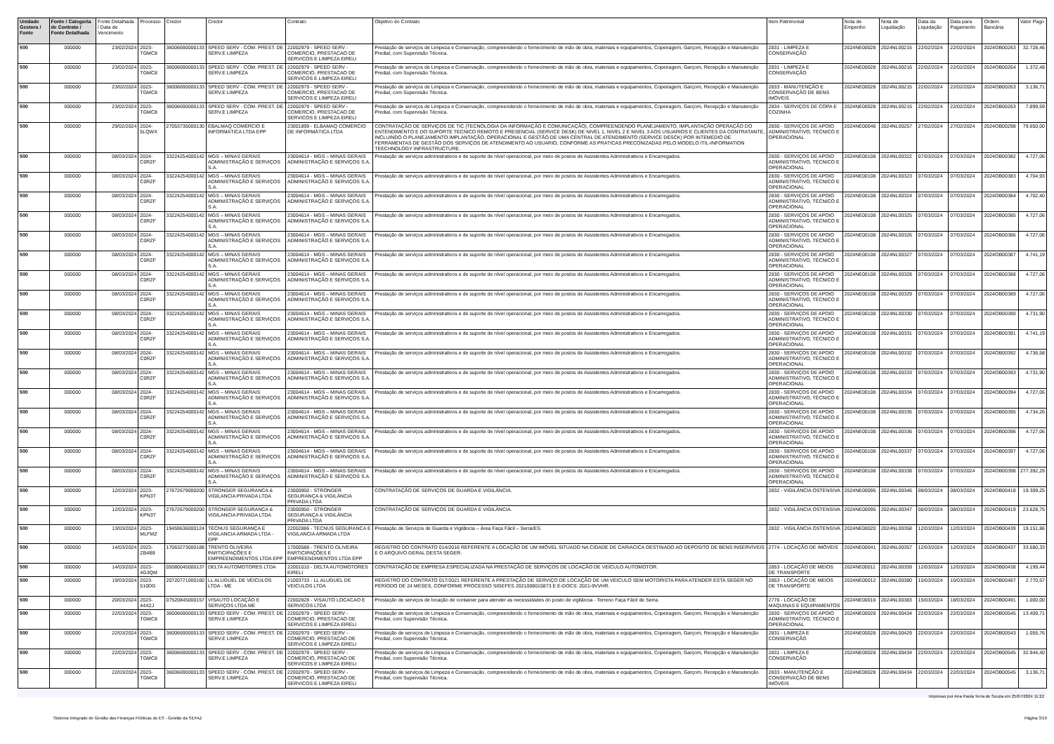| Unidade Gestora / Fonte | Fonte / Categoria de Contrato / Fonte Detalhada | Fonte Detalhada / Data de Vencimento | Processo | Credor | Credor | Contrato | Objetivo do Contrato | Item Patrimonial | Nota de Empenho | Nota de Liquidação | Data da Liquidação | Data para Pagamento | Ordem Bancária | Valor Pago |
| --- | --- | --- | --- | --- | --- | --- | --- | --- | --- | --- | --- | --- | --- | --- |
| 500 | 000000 | 23/02/2024 | 2023-TGMC8 | 36006690000133 | SPEED SERV - COM. PREST. DE SERV.E LIMPEZA | 22002979 - SPEED SERV - COMERCIO, PRESTACAO DE SERVICOS E LIMPEZA EIRELI | Prestação de serviços de Limpeza e Conservação, compreendendo o fornecimento de mão de obra, materiais e equipamentos, Copeiragem, Garçom, Recepção e Manutenção Predial, com Supervisão Técnica. | 2831 - LIMPEZA E CONSERVAÇÃO | 2024NE00028 | 2024NL00215 | 22/02/2024 | 22/02/2024 | 2024OB00263 | 32.728,46 |
| 500 | 000000 | 23/02/2024 | 2023-TGMC8 | 36006690000133 | SPEED SERV - COM. PREST. DE SERV.E LIMPEZA | 22002979 - SPEED SERV - COMERCIO, PRESTACAO DE SERVICOS E LIMPEZA EIRELI | Prestação de serviços de Limpeza e Conservação, compreendendo o fornecimento de mão de obra, materiais e equipamentos, Copeiragem, Garçom, Recepção e Manutenção Predial, com Supervisão Técnica. | 2831 - LIMPEZA E CONSERVAÇÃO | 2024NE00028 | 2024NL00216 | 22/02/2024 | 22/02/2024 | 2024OB00264 | 1.372,48 |
| 500 | 000000 | 23/02/2024 | 2023-TGMC8 | 36006690000133 | SPEED SERV - COM. PREST. DE SERV.E LIMPEZA | 22002979 - SPEED SERV - COMERCIO, PRESTACAO DE SERVICOS E LIMPEZA EIRELI | Prestação de serviços de Limpeza e Conservação, compreendendo o fornecimento de mão de obra, materiais e equipamentos, Copeiragem, Garçom, Recepção e Manutenção Predial, com Supervisão Técnica. | 2833 - MANUTENÇÃO E CONSERVAÇÃO DE BENS IMÓVEIS | 2024NE00028 | 2024NL00215 | 22/02/2024 | 22/02/2024 | 2024OB00263 | 3.136,71 |
| 500 | 000000 | 23/02/2024 | 2023-TGMC8 | 36006690000133 | SPEED SERV - COM. PREST. DE SERV.E LIMPEZA | 22002979 - SPEED SERV - COMERCIO, PRESTACAO DE SERVICOS E LIMPEZA EIRELI | Prestação de serviços de Limpeza e Conservação, compreendendo o fornecimento de mão de obra, materiais e equipamentos, Copeiragem, Garçom, Recepção e Manutenção Predial, com Supervisão Técnica. | 2834 - SERVIÇOS DE COPA E COZINHA | 2024NE00028 | 2024NL00215 | 22/02/2024 | 22/02/2024 | 2024OB00263 | 7.899,59 |
| 500 | 000000 | 29/02/2024 | 2024-5LQWX | 27053735000130 | EBALMAQ COMÉRCIO E INFORMÁTICA LTDA EPP | 23001899 - ELBAMAQ COMÉRCIO DE INFORMÁTICA LTDA | CONTRATAÇÃO DE SERVIÇOS DE TIC (TECNOLOGIA DA INFORMAÇÃO E COMUNICAÇÃO), COMPREENDENDO PLANEJAMENTO, IMPLANTAÇÃO OPERAÇÃO DO ENTENDIMENTO E DO SUPORTE TECNICO REMOTO E PRESENCIAL (SERVICE DESK) DE NIVEL 1, NIVEL 2 E NIVEL 3 AOS USUARIOS E CLIENTES DA CONTRATANTE, INCLUINDO O PLANEJAMENTO IMPLANTAÇÃO, OPERACIONAL E GESTÃO DE UMA CENTRAL DE ATENDIMENTO (SERVICE DESCK) POR INTEMEDIO DE FERRAMENTAS DE GESTÃO DOS SERVIÇOS DE ATENDIMENTO AO USUARIO, CONFORME AS PRATICAS PRECONIZADAS PELO MODELO ITIL-INFORMATION TEECHNOLOGY INFRASTRUCTURE. | 2830 - SERVIÇOS DE APOIO ADMINISTRATIVO, TÉCNICO E OPERACIONAL | 2024NE00046 | 2024NL00257 | 27/02/2024 | 27/02/2024 | 2024OB00298 | 79.650,00 |
| 500 | 000000 | 08/03/2024 | 2024-C0RZF | 33224254000142 | MGS – MINAS GERAIS ADMINISTRAÇÃO E SERVIÇOS S.A. | 23004614 - MGS – MINAS GERAIS ADMINISTRAÇÃO E SERVIÇOS S.A. | Prestação de serviços administrativos e de suporte de nível operacional, por meio de postos de Assistentes Administrativos e Encarregados. | 2830 - SERVIÇOS DE APOIO ADMINISTRATIVO, TÉCNICO E OPERACIONAL | 2024NE00108 | 2024NL00322 | 07/03/2024 | 07/03/2024 | 2024OB00382 | 4.727,06 |
| 500 | 000000 | 08/03/2024 | 2024-C0RZF | 33224254000142 | MGS – MINAS GERAIS ADMINISTRAÇÃO E SERVIÇOS S.A. | 23004614 - MGS – MINAS GERAIS ADMINISTRAÇÃO E SERVIÇOS S.A. | Prestação de serviços administrativos e de suporte de nível operacional, por meio de postos de Assistentes Administrativos e Encarregados. | 2830 - SERVIÇOS DE APOIO ADMINISTRATIVO, TÉCNICO E OPERACIONAL | 2024NE00108 | 2024NL00323 | 07/03/2024 | 07/03/2024 | 2024OB00383 | 4.704,93 |
| 500 | 000000 | 08/03/2024 | 2024-C0RZF | 33224254000142 | MGS – MINAS GERAIS ADMINISTRAÇÃO E SERVIÇOS S.A. | 23004614 - MGS – MINAS GERAIS ADMINISTRAÇÃO E SERVIÇOS S.A. | Prestação de serviços administrativos e de suporte de nível operacional, por meio de postos de Assistentes Administrativos e Encarregados. | 2830 - SERVIÇOS DE APOIO ADMINISTRATIVO, TÉCNICO E OPERACIONAL | 2024NE00108 | 2024NL00324 | 07/03/2024 | 07/03/2024 | 2024OB00384 | 4.702,40 |
| 500 | 000000 | 08/03/2024 | 2024-C0RZF | 33224254000142 | MGS – MINAS GERAIS ADMINISTRAÇÃO E SERVIÇOS S.A. | 23004614 - MGS – MINAS GERAIS ADMINISTRAÇÃO E SERVIÇOS S.A. | Prestação de serviços administrativos e de suporte de nível operacional, por meio de postos de Assistentes Administrativos e Encarregados. | 2830 - SERVIÇOS DE APOIO ADMINISTRATIVO, TÉCNICO E OPERACIONAL | 2024NE00108 | 2024NL00325 | 07/03/2024 | 07/03/2024 | 2024OB00385 | 4.727,06 |
| 500 | 000000 | 08/03/2024 | 2024-C0RZF | 33224254000142 | MGS – MINAS GERAIS ADMINISTRAÇÃO E SERVIÇOS S.A. | 23004614 - MGS – MINAS GERAIS ADMINISTRAÇÃO E SERVIÇOS S.A. | Prestação de serviços administrativos e de suporte de nível operacional, por meio de postos de Assistentes Administrativos e Encarregados. | 2830 - SERVIÇOS DE APOIO ADMINISTRATIVO, TÉCNICO E OPERACIONAL | 2024NE00108 | 2024NL00326 | 07/03/2024 | 07/03/2024 | 2024OB00386 | 4.727,06 |
| 500 | 000000 | 08/03/2024 | 2024-C0RZF | 33224254000142 | MGS – MINAS GERAIS ADMINISTRAÇÃO E SERVIÇOS S.A. | 23004614 - MGS – MINAS GERAIS ADMINISTRAÇÃO E SERVIÇOS S.A. | Prestação de serviços administrativos e de suporte de nível operacional, por meio de postos de Assistentes Administrativos e Encarregados. | 2830 - SERVIÇOS DE APOIO ADMINISTRATIVO, TÉCNICO E OPERACIONAL | 2024NE00108 | 2024NL00327 | 07/03/2024 | 07/03/2024 | 2024OB00387 | 4.741,19 |
| 500 | 000000 | 08/03/2024 | 2024-C0RZF | 33224254000142 | MGS – MINAS GERAIS ADMINISTRAÇÃO E SERVIÇOS S.A. | 23004614 - MGS – MINAS GERAIS ADMINISTRAÇÃO E SERVIÇOS S.A. | Prestação de serviços administrativos e de suporte de nível operacional, por meio de postos de Assistentes Administrativos e Encarregados. | 2830 - SERVIÇOS DE APOIO ADMINISTRATIVO, TÉCNICO E OPERACIONAL | 2024NE00108 | 2024NL00328 | 07/03/2024 | 07/03/2024 | 2024OB00388 | 4.727,06 |
| 500 | 000000 | 08/03/2024 | 2024-C0RZF | 33224254000142 | MGS – MINAS GERAIS ADMINISTRAÇÃO E SERVIÇOS S.A. | 23004614 - MGS – MINAS GERAIS ADMINISTRAÇÃO E SERVIÇOS S.A. | Prestação de serviços administrativos e de suporte de nível operacional, por meio de postos de Assistentes Administrativos e Encarregados. | 2830 - SERVIÇOS DE APOIO ADMINISTRATIVO, TÉCNICO E OPERACIONAL | 2024NE00108 | 2024NL00329 | 07/03/2024 | 07/03/2024 | 2024OB00389 | 4.727,06 |
| 500 | 000000 | 08/03/2024 | 2024-C0RZF | 33224254000142 | MGS – MINAS GERAIS ADMINISTRAÇÃO E SERVIÇOS S.A. | 23004614 - MGS – MINAS GERAIS ADMINISTRAÇÃO E SERVIÇOS S.A. | Prestação de serviços administrativos e de suporte de nível operacional, por meio de postos de Assistentes Administrativos e Encarregados. | 2830 - SERVIÇOS DE APOIO ADMINISTRATIVO, TÉCNICO E OPERACIONAL | 2024NE00108 | 2024NL00330 | 07/03/2024 | 07/03/2024 | 2024OB00390 | 4.731,90 |
| 500 | 000000 | 08/03/2024 | 2024-C0RZF | 33224254000142 | MGS – MINAS GERAIS ADMINISTRAÇÃO E SERVIÇOS S.A. | 23004614 - MGS – MINAS GERAIS ADMINISTRAÇÃO E SERVIÇOS S.A. | Prestação de serviços administrativos e de suporte de nível operacional, por meio de postos de Assistentes Administrativos e Encarregados. | 2830 - SERVIÇOS DE APOIO ADMINISTRATIVO, TÉCNICO E OPERACIONAL | 2024NE00108 | 2024NL00331 | 07/03/2024 | 07/03/2024 | 2024OB00391 | 4.741,19 |
| 500 | 000000 | 08/03/2024 | 2024-C0RZF | 33224254000142 | MGS – MINAS GERAIS ADMINISTRAÇÃO E SERVIÇOS S.A. | 23004614 - MGS – MINAS GERAIS ADMINISTRAÇÃO E SERVIÇOS S.A. | Prestação de serviços administrativos e de suporte de nível operacional, por meio de postos de Assistentes Administrativos e Encarregados. | 2830 - SERVIÇOS DE APOIO ADMINISTRATIVO, TÉCNICO E OPERACIONAL | 2024NE00108 | 2024NL00332 | 07/03/2024 | 07/03/2024 | 2024OB00392 | 4.736,58 |
| 500 | 000000 | 08/03/2024 | 2024-C0RZF | 33224254000142 | MGS – MINAS GERAIS ADMINISTRAÇÃO E SERVIÇOS S.A. | 23004614 - MGS – MINAS GERAIS ADMINISTRAÇÃO E SERVIÇOS S.A. | Prestação de serviços administrativos e de suporte de nível operacional, por meio de postos de Assistentes Administrativos e Encarregados. | 2830 - SERVIÇOS DE APOIO ADMINISTRATIVO, TÉCNICO E OPERACIONAL | 2024NE00108 | 2024NL00333 | 07/03/2024 | 07/03/2024 | 2024OB00393 | 4.731,90 |
| 500 | 000000 | 08/03/2024 | 2024-C0RZF | 33224254000142 | MGS – MINAS GERAIS ADMINISTRAÇÃO E SERVIÇOS S.A. | 23004614 - MGS – MINAS GERAIS ADMINISTRAÇÃO E SERVIÇOS S.A. | Prestação de serviços administrativos e de suporte de nível operacional, por meio de postos de Assistentes Administrativos e Encarregados. | 2830 - SERVIÇOS DE APOIO ADMINISTRATIVO, TÉCNICO E OPERACIONAL | 2024NE00108 | 2024NL00334 | 07/03/2024 | 07/03/2024 | 2024OB00394 | 4.727,06 |
| 500 | 000000 | 08/03/2024 | 2024-C0RZF | 33224254000142 | MGS – MINAS GERAIS ADMINISTRAÇÃO E SERVIÇOS S.A. | 23004614 - MGS – MINAS GERAIS ADMINISTRAÇÃO E SERVIÇOS S.A. | Prestação de serviços administrativos e de suporte de nível operacional, por meio de postos de Assistentes Administrativos e Encarregados. | 2830 - SERVIÇOS DE APOIO ADMINISTRATIVO, TÉCNICO E OPERACIONAL | 2024NE00108 | 2024NL00335 | 07/03/2024 | 07/03/2024 | 2024OB00395 | 4.734,26 |
| 500 | 000000 | 08/03/2024 | 2024-C0RZF | 33224254000142 | MGS – MINAS GERAIS ADMINISTRAÇÃO E SERVIÇOS S.A. | 23004614 - MGS – MINAS GERAIS ADMINISTRAÇÃO E SERVIÇOS S.A. | Prestação de serviços administrativos e de suporte de nível operacional, por meio de postos de Assistentes Administrativos e Encarregados. | 2830 - SERVIÇOS DE APOIO ADMINISTRATIVO, TÉCNICO E OPERACIONAL | 2024NE00108 | 2024NL00336 | 07/03/2024 | 07/03/2024 | 2024OB00396 | 4.727,06 |
| 500 | 000000 | 08/03/2024 | 2024-C0RZF | 33224254000142 | MGS – MINAS GERAIS ADMINISTRAÇÃO E SERVIÇOS S.A. | 23004614 - MGS – MINAS GERAIS ADMINISTRAÇÃO E SERVIÇOS S.A. | Prestação de serviços administrativos e de suporte de nível operacional, por meio de postos de Assistentes Administrativos e Encarregados. | 2830 - SERVIÇOS DE APOIO ADMINISTRATIVO, TÉCNICO E OPERACIONAL | 2024NE00108 | 2024NL00337 | 07/03/2024 | 07/03/2024 | 2024OB00397 | 4.727,06 |
| 500 | 000000 | 08/03/2024 | 2024-C0RZF | 33224254000142 | MGS – MINAS GERAIS ADMINISTRAÇÃO E SERVIÇOS S.A. | 23004614 - MGS – MINAS GERAIS ADMINISTRAÇÃO E SERVIÇOS S.A. | Prestação de serviços administrativos e de suporte de nível operacional, por meio de postos de Assistentes Administrativos e Encarregados. | 2830 - SERVIÇOS DE APOIO ADMINISTRATIVO, TÉCNICO E OPERACIONAL | 2024NE00108 | 2024NL00338 | 07/03/2024 | 07/03/2024 | 2024OB00398 | 277.392,29 |
| 500 | 000000 | 12/03/2024 | 2023-KPN3T | 27672679000200 | STRONGER SEGURANCA & VIGILANCIA PRIVADA LTDA | 23000950 - STRONGER SEGURANÇA & VIGILÂNCIA PRIVADA LTDA | CONTRATAÇÃO DE SERVIÇOS DE GUARDA E VIGILÂNCIA. | 2832 - VIGILÂNCIA OSTENSIVA | 2024NE00095 | 2024NL00346 | 08/03/2024 | 08/03/2024 | 2024OB00418 | 19.309,25 |
| 500 | 000000 | 12/03/2024 | 2023-KPN3T | 27672679000200 | STRONGER SEGURANCA & VIGILANCIA PRIVADA LTDA | 23000950 - STRONGER SEGURANÇA & VIGILÂNCIA PRIVADA LTDA | CONTRATAÇÃO DE SERVIÇOS DE GUARDA E VIGILÂNCIA. | 2832 - VIGILÂNCIA OSTENSIVA | 2024NE00095 | 2024NL00347 | 08/03/2024 | 08/03/2024 | 2024OB00419 | 23.628,75 |
| 500 | 000000 | 13/03/2024 | 2023-MLFMZ | 19459636000124 | TECNUS SEGURANÇA E VIGILANCIA ARMADA LTDA - EPP | 22002886 - TECNUS SEGURANCA E VIGILANCIA ARMADA LTDA | Prestação de Serviços de Guarda e Vigilância – Área Faça Fácil – Serra/ES. | 2832 - VIGILÂNCIA OSTENSIVA | 2024NE00020 | 2024NL00358 | 12/03/2024 | 12/03/2024 | 2024OB00439 | 19.151,86 |
| 500 | 000000 | 14/03/2024 | 2023-ZB4B9 | 17063273000188 | TRENTO OLIVEIRA PARTICIPAÇÕES E EMPREENDIMENTOS LTDA EPP | 17000588 - TRENTO OLIVEIRA PARTICIPAÇÕES E EMPREENDIMENTOS LTDA EPP | REGISTRO DO CONTRATO 014/2016 REFERENTE A LOCAÇÃO DE UM IMÓVEL SITUADO NA CIDADE DE CARIACICA DESTINADO AO DEPOSITO DE BENS INSERVÍVEIS E O ARQUIVO GERAL DESTA SEGER. | 2774 - LOCAÇÃO DE IMÓVEIS | 2024NE00041 | 2024NL00357 | 12/03/2024 | 12/03/2024 | 2024OB00437 | 33.580,33 |
| 500 | 000000 | 14/03/2024 | 2023-4G3QM | 05080045000137 | DELTA AUTOMOTORES LTDA | 22001010 - DELTA AUTOMOTORES EIRELI | CONTRATAÇÃO DE EMPRESA ESPECIALIZADA NA PRESTAÇÃO DE SERVIÇOS DE LOCAÇÃO DE VEÍCULO AUTOMOTOR. | 2853 - LOCAÇÃO DE MEIOS DE TRANSPORTE | 2024NE00011 | 2024NL00359 | 12/03/2024 | 12/03/2024 | 2024OB00438 | 4.199,44 |
| 500 | 000000 | 19/03/2024 | 2023-510DG | 20720771000160 | LL ALUGUEL DE VEICULOS LTDA - ME | 21003733 - LL ALUGUEL DE VEICULOS LTDA | REGISTRO DO CONTRATO 017/2021 REFERENTE A PRESTAÇÃO DE SERVIÇO DE LOCAÇÃO DE UM VEICULO SEM MOTORISTA PARA ATENDER ESTA SEGER NO PERÍODO DE 24 MESES, CONFORME PROCESSO SIGEFES 2021008015873 E E-DOCS: 2021-9VVHR. | 2853 - LOCAÇÃO DE MEIOS DE TRANSPORTE | 2024NE00012 | 2024NL00380 | 15/03/2024 | 15/03/2024 | 2024OB00487 | 2.770,57 |
| 500 | 000000 | 20/03/2024 | 2023-44X2J | 07520845000157 | VISAUTO LOCAÇÃO E SERVIÇOS LTDA ME | 22002828 - VISAUTO LOCACAO E SERVICOS LTDA | Prestação de serviços de locação de container para atender as necessidades do posto de vigilância - Terreno Faça Fácil de Serra. | 2776 - LOCAÇÃO DE MÁQUINAS E EQUIPAMENTOS | 2024NE00016 | 2024NL00383 | 15/03/2024 | 18/03/2024 | 2024OB00491 | 1.000,00 |
| 500 | 000000 | 22/03/2024 | 2023-TGMC8 | 36006690000133 | SPEED SERV - COM. PREST. DE SERV.E LIMPEZA | 22002979 - SPEED SERV - COMERCIO, PRESTACAO DE SERVICOS E LIMPEZA EIRELI | Prestação de serviços de Limpeza e Conservação, compreendendo o fornecimento de mão de obra, materiais e equipamentos, Copeiragem, Garçom, Recepção e Manutenção Predial, com Supervisão Técnica. | 2830 - SERVIÇOS DE APOIO ADMINISTRATIVO, TÉCNICO E OPERACIONAL | 2024NE00028 | 2024NL00434 | 22/03/2024 | 22/03/2024 | 2024OB00545 | 13.409,71 |
| 500 | 000000 | 22/03/2024 | 2023-TGMC8 | 36006690000133 | SPEED SERV - COM. PREST. DE SERV.E LIMPEZA | 22002979 - SPEED SERV - COMERCIO, PRESTACAO DE SERVICOS E LIMPEZA EIRELI | Prestação de serviços de Limpeza e Conservação, compreendendo o fornecimento de mão de obra, materiais e equipamentos, Copeiragem, Garçom, Recepção e Manutenção Predial, com Supervisão Técnica. | 2831 - LIMPEZA E CONSERVAÇÃO | 2024NE00028 | 2024NL00429 | 22/03/2024 | 22/03/2024 | 2024OB00543 | 1.055,76 |
| 500 | 000000 | 22/03/2024 | 2023-TGMC8 | 36006690000133 | SPEED SERV - COM. PREST. DE SERV.E LIMPEZA | 22002979 - SPEED SERV - COMERCIO, PRESTACAO DE SERVICOS E LIMPEZA EIRELI | Prestação de serviços de Limpeza e Conservação, compreendendo o fornecimento de mão de obra, materiais e equipamentos, Copeiragem, Garçom, Recepção e Manutenção Predial, com Supervisão Técnica. | 2831 - LIMPEZA E CONSERVAÇÃO | 2024NE00028 | 2024NL00434 | 22/03/2024 | 22/03/2024 | 2024OB00545 | 32.944,40 |
| 500 | 000000 | 22/03/2024 | 2023-TGMC8 | 36006690000133 | SPEED SERV - COM. PREST. DE SERV.E LIMPEZA | 22002979 - SPEED SERV - COMERCIO, PRESTACAO DE SERVICOS E LIMPEZA EIRELI | Prestação de serviços de Limpeza e Conservação, compreendendo o fornecimento de mão de obra, materiais e equipamentos, Copeiragem, Garçom, Recepção e Manutenção Predial, com Supervisão Técnica. | 2833 - MANUTENÇÃO E CONSERVAÇÃO DE BENS IMÓVEIS | 2024NE00028 | 2024NL00434 | 22/03/2024 | 22/03/2024 | 2024OB00545 | 3.136,71 |
Impresso por Ana Paula Terra de Souza em 25/07/2024 11:22
Sistema Integrado de Gestão das Finanças Públicas do ES - Gestão da SEFAZ Página 3/19